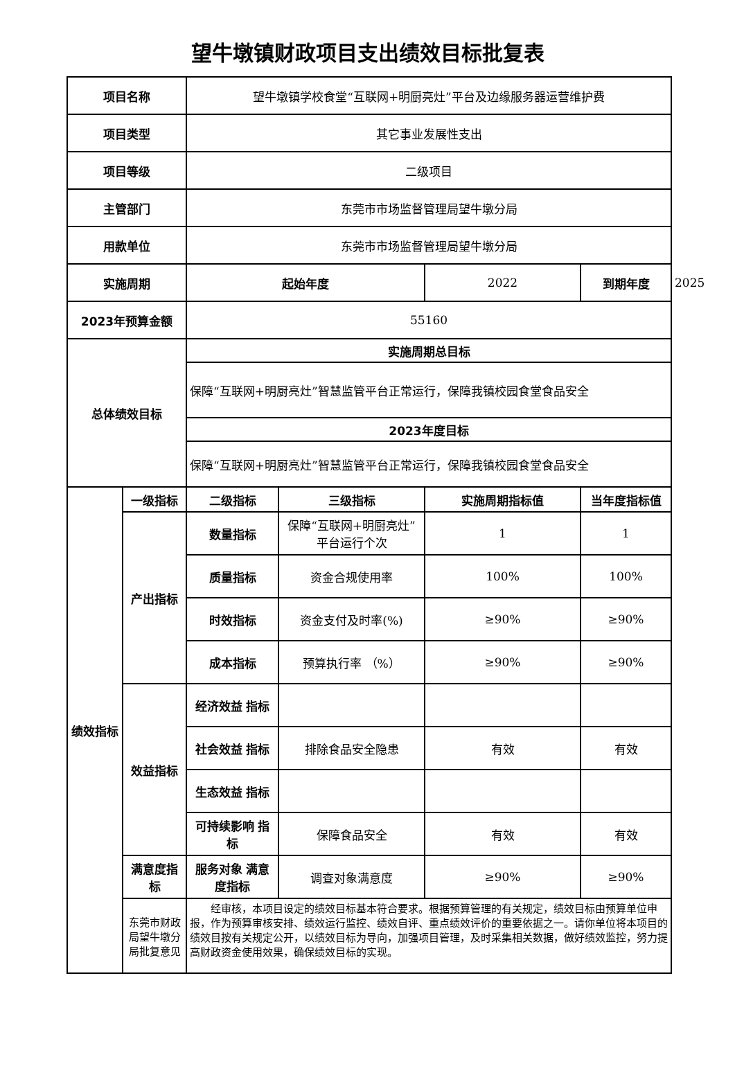望牛墩镇财政项目支出绩效目标批复表
| 项目名称 | | 望牛墩镇学校食堂“互联网+明厨亮灶”平台及边缘服务器运营维护费 | | | | |
| 项目类型 | | 其它事业发展性支出 | | | | |
| 项目等级 | | 二级项目 | | | | |
| 主管部门 | | 东莞市市场监督管理局望牛墩分局 | | | | |
| 用款单位 | | 东莞市市场监督管理局望牛墩分局 | | | | |
| 实施周期 | | 起始年度 | | 2022 | 到期年度 | 2025 |
| 2023年预算金额 | | 55160 | | | | |
| 总体绩效目标 | | 实施周期总目标 | | | | |
| | | 保障“互联网+明厨亮灶”智慧监管平台正常运行，保障我镇校园食堂食品安全 | | | | |
| | | 2023年度目标 | | | | |
| | | 保障“互联网+明厨亮灶”智慧监管平台正常运行，保障我镇校园食堂食品安全 | | | | |
| 绩效指标 | 一级指标 | 二级指标 | 三级指标 | 实施周期指标值 | 当年度指标值 | |
| | 产出指标 | 数量指标 | 保障“互联网+明厨亮灶”平台运行个次 | 1 | 1 | |
| | | 质量指标 | 资金合规使用率 | 100% | 100% | |
| | | 时效指标 | 资金支付及时率(%) | ≥90% | ≥90% | |
| | | 成本指标 | 预算执行率 （%） | ≥90% | ≥90% | |
| | 效益指标 | 经济效益 指标 | | | | |
| | | 社会效益 指标 | 排除食品安全隐患 | 有效 | 有效 | |
| | | 生态效益 指标 | | | | |
| | | 可持续影响 指标 | 保障食品安全 | 有效 | 有效 | |
| | 满意度指标 | 服务对象 满意度指标 | 调查对象满意度 | ≥90% | ≥90% | |
| | 东莞市财政局望牛墩分局批复意见 | 经审核，本项目设定的绩效目标基本符合要求。根据预算管理的有关规定，绩效目标由预算单位申报，作为预算审核安排、绩效运行监控、绩效自评、重点绩效评价的重要依据之一。请你单位将本项目的绩效目按有关规定公开，以绩效目标为导向，加强项目管理，及时采集相关数据，做好绩效监控，努力提高财政资金使用效果，确保绩效目标的实现。 | | | | |